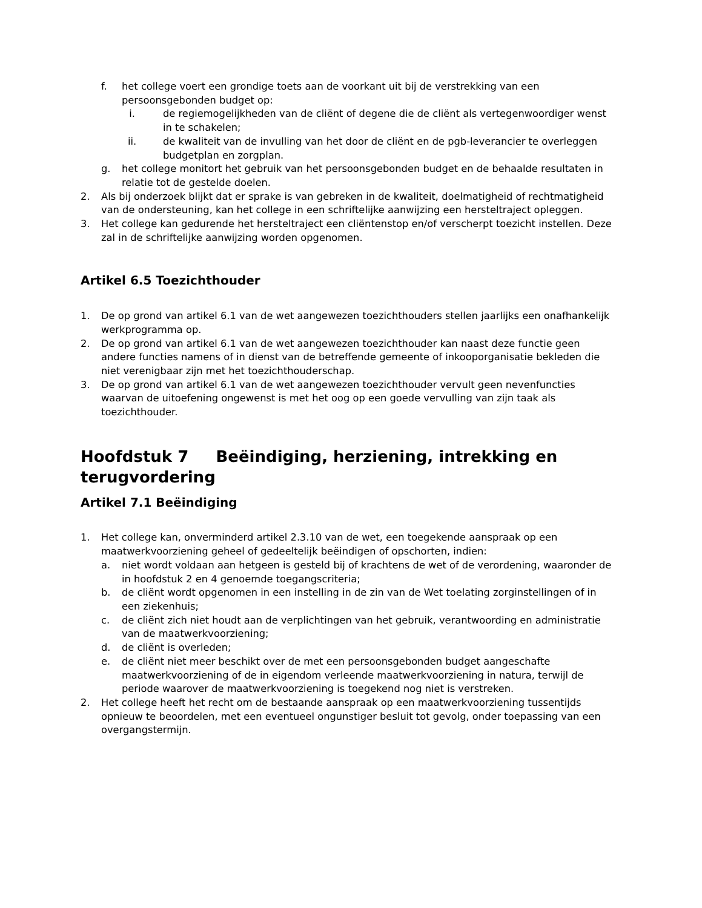f. het college voert een grondige toets aan de voorkant uit bij de verstrekking van een persoonsgebonden budget op:
i. de regiemogelijkheden van de cliënt of degene die de cliënt als vertegenwoordiger wenst in te schakelen;
ii. de kwaliteit van de invulling van het door de cliënt en de pgb-leverancier te overleggen budgetplan en zorgplan.
g. het college monitort het gebruik van het persoonsgebonden budget en de behaalde resultaten in relatie tot de gestelde doelen.
2. Als bij onderzoek blijkt dat er sprake is van gebreken in de kwaliteit, doelmatigheid of rechtmatigheid van de ondersteuning, kan het college in een schriftelijke aanwijzing een hersteltraject opleggen.
3. Het college kan gedurende het hersteltraject een cliëntenstop en/of verscherpt toezicht instellen. Deze zal in de schriftelijke aanwijzing worden opgenomen.
Artikel 6.5 Toezichthouder
1. De op grond van artikel 6.1 van de wet aangewezen toezichthouders stellen jaarlijks een onafhankelijk werkprogramma op.
2. De op grond van artikel 6.1 van de wet aangewezen toezichthouder kan naast deze functie geen andere functies namens of in dienst van de betreffende gemeente of inkooporganisatie bekleden die niet verenigbaar zijn met het toezichthouderschap.
3. De op grond van artikel 6.1 van de wet aangewezen toezichthouder vervult geen nevenfuncties waarvan de uitoefening ongewenst is met het oog op een goede vervulling van zijn taak als toezichthouder.
Hoofdstuk 7 Beëindiging, herziening, intrekking en terugvordering
Artikel 7.1 Beëindiging
1. Het college kan, onverminderd artikel 2.3.10 van de wet, een toegekende aanspraak op een maatwerkvoorziening geheel of gedeeltelijk beëindigen of opschorten, indien:
a. niet wordt voldaan aan hetgeen is gesteld bij of krachtens de wet of de verordening, waaronder de in hoofdstuk 2 en 4 genoemde toegangscriteria;
b. de cliënt wordt opgenomen in een instelling in de zin van de Wet toelating zorginstellingen of in een ziekenhuis;
c. de cliënt zich niet houdt aan de verplichtingen van het gebruik, verantwoording en administratie van de maatwerkvoorziening;
d. de cliënt is overleden;
e. de cliënt niet meer beschikt over de met een persoonsgebonden budget aangeschafte maatwerkvoorziening of de in eigendom verleende maatwerkvoorziening in natura, terwijl de periode waarover de maatwerkvoorziening is toegekend nog niet is verstreken.
2. Het college heeft het recht om de bestaande aanspraak op een maatwerkvoorziening tussentijds opnieuw te beoordelen, met een eventueel ongunstiger besluit tot gevolg, onder toepassing van een overgangstermijn.